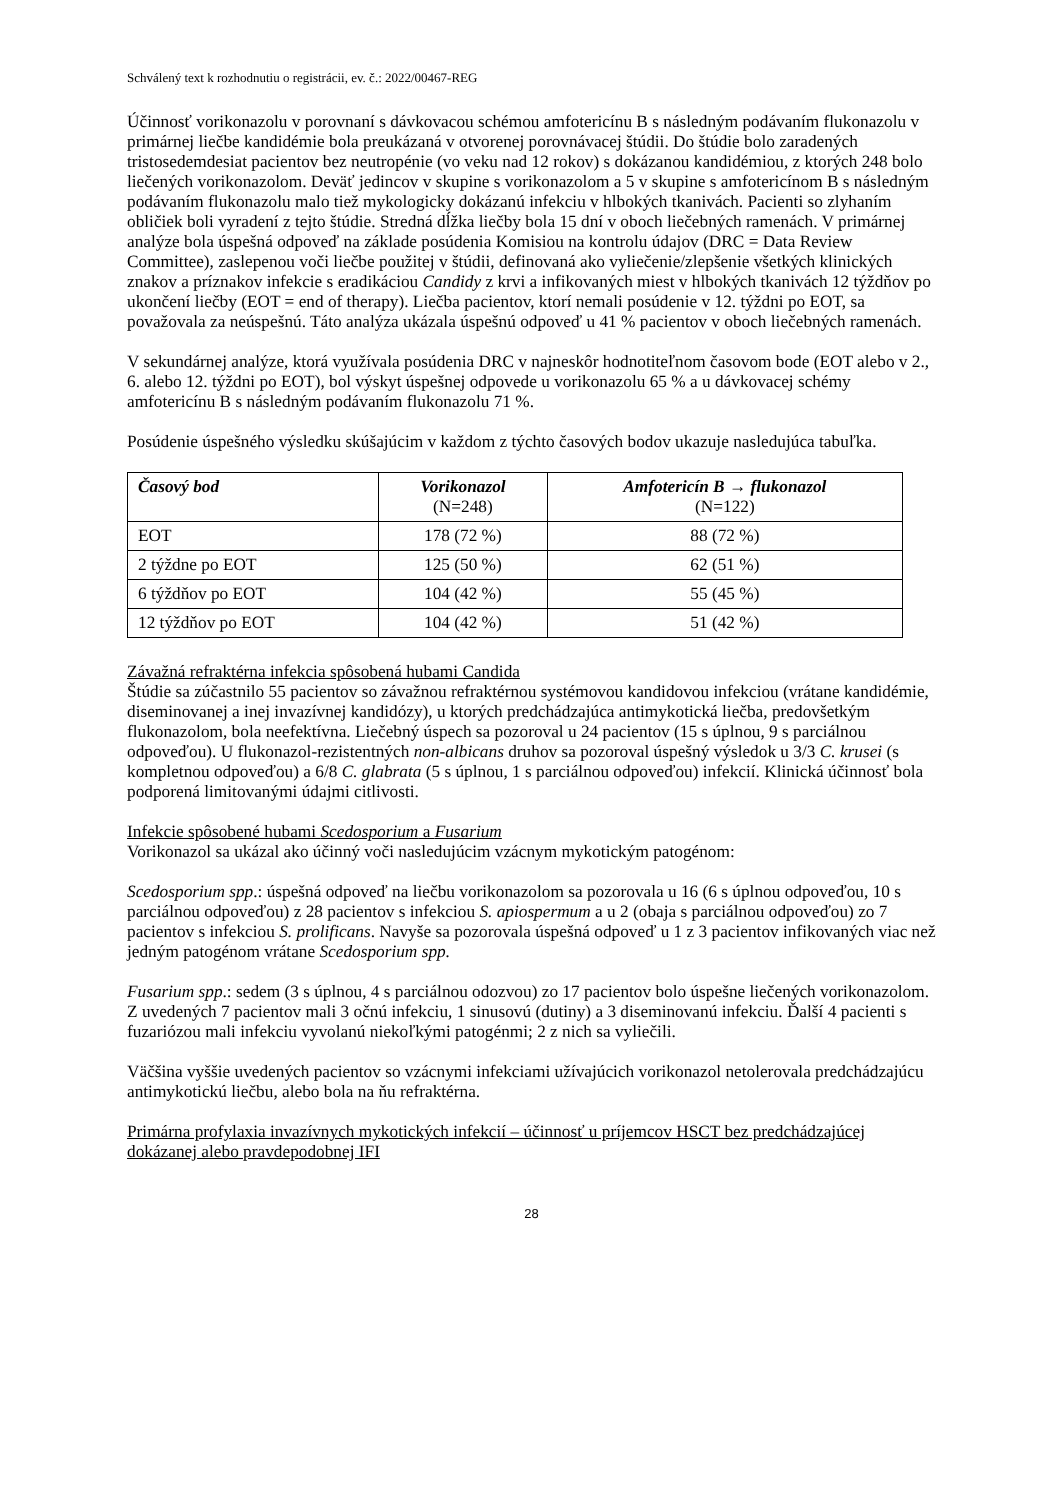Schválený text k rozhodnutiu o registrácii, ev. č.: 2022/00467-REG
Účinnosť vorikonazolu v porovnaní s dávkovacou schémou amfotericínu B s následným podávaním flukonazolu v primárnej liečbe kandidémie bola preukázaná v otvorenej porovnávacej štúdii. Do štúdie bolo zaradených tristosedemdesiat pacientov bez neutropénie (vo veku nad 12 rokov) s dokázanou kandidémiou, z ktorých 248 bolo liečených vorikonazolom. Deväť jedincov v skupine s vorikonazolom a 5 v skupine s amfotericínom B s následným podávaním flukonazolu malo tiež mykologicky dokázanú infekciu v hlbokých tkanivách. Pacienti so zlyhaním obličiek boli vyradení z tejto štúdie. Stredná dĺžka liečby bola 15 dní v oboch liečebných ramenách. V primárnej analýze bola úspešná odpoveď na základe posúdenia Komisiou na kontrolu údajov (DRC = Data Review Committee), zaslepenou voči liečbe použitej v štúdii, definovaná ako vyliečenie/zlepšenie všetkých klinických znakov a príznakov infekcie s eradikáciou Candidy z krvi a infikovaných miest v hlbokých tkanivách 12 týždňov po ukončení liečby (EOT = end of therapy). Liečba pacientov, ktorí nemali posúdenie v 12. týždni po EOT, sa považovala za neúspešnú. Táto analýza ukázala úspešnú odpoveď u 41 % pacientov v oboch liečebných ramenách.
V sekundárnej analýze, ktorá využívala posúdenia DRC v najneskôr hodnotiteľnom časovom bode (EOT alebo v 2., 6. alebo 12. týždni po EOT), bol výskyt úspešnej odpovede u vorikonazolu 65 % a u dávkovacej schémy amfotericínu B s následným podávaním flukonazolu 71 %.
Posúdenie úspešného výsledku skúšajúcim v každom z týchto časových bodov ukazuje nasledujúca tabuľka.
| Časový bod | Vorikonazol (N=248) | Amfotericín B → flukonazol (N=122) |
| --- | --- | --- |
| EOT | 178 (72 %) | 88 (72 %) |
| 2 týždne po EOT | 125 (50 %) | 62 (51 %) |
| 6 týždňov po EOT | 104 (42 %) | 55 (45 %) |
| 12 týždňov po EOT | 104 (42 %) | 51 (42 %) |
Závažná refraktérna infekcia spôsobená hubami Candida
Štúdie sa zúčastnilo 55 pacientov so závažnou refraktérnou systémovou kandidovou infekciou (vrátane kandidémie, diseminovanej a inej invazívnej kandidózy), u ktorých predchádzajúca antimykotická liečba, predovšetkým flukonazolom, bola neefektívna. Liečebný úspech sa pozoroval u 24 pacientov (15 s úplnou, 9 s parciálnou odpoveďou). U flukonazol-rezistentných non-albicans druhov sa pozoroval úspešný výsledok u 3/3 C. krusei (s kompletnou odpoveďou) a 6/8 C. glabrata (5 s úplnou, 1 s parciálnou odpoveďou) infekcií. Klinická účinnosť bola podporená limitovanými údajmi citlivosti.
Infekcie spôsobené hubami Scedosporium a Fusarium
Vorikonazol sa ukázal ako účinný voči nasledujúcim vzácnym mykotickým patogénom:
Scedosporium spp.: úspešná odpoveď na liečbu vorikonazolom sa pozorovala u 16 (6 s úplnou odpoveďou, 10 s parciálnou odpoveďou) z 28 pacientov s infekciou S. apiospermum a u 2 (obaja s parciálnou odpoveďou) zo 7 pacientov s infekciou S. prolificans. Navyše sa pozorovala úspešná odpoveď u 1 z 3 pacientov infikovaných viac než jedným patogénom vrátane Scedosporium spp.
Fusarium spp.: sedem (3 s úplnou, 4 s parciálnou odozvou) zo 17 pacientov bolo úspešne liečených vorikonazolom. Z uvedených 7 pacientov mali 3 očnú infekciu, 1 sinusovú (dutiny) a 3 diseminovanú infekciu. Ďalší 4 pacienti s fuzariózou mali infekciu vyvolanú niekoľkými patogénmi; 2 z nich sa vyliečili.
Väčšina vyššie uvedených pacientov so vzácnymi infekciami užívajúcich vorikonazol netolerovala predchádzajúcu antimykotickú liečbu, alebo bola na ňu refraktérna.
Primárna profylaxia invazívnych mykotických infekcií – účinnosť u príjemcov HSCT bez predchádzajúcej dokázanej alebo pravdepodobnej IFI
28